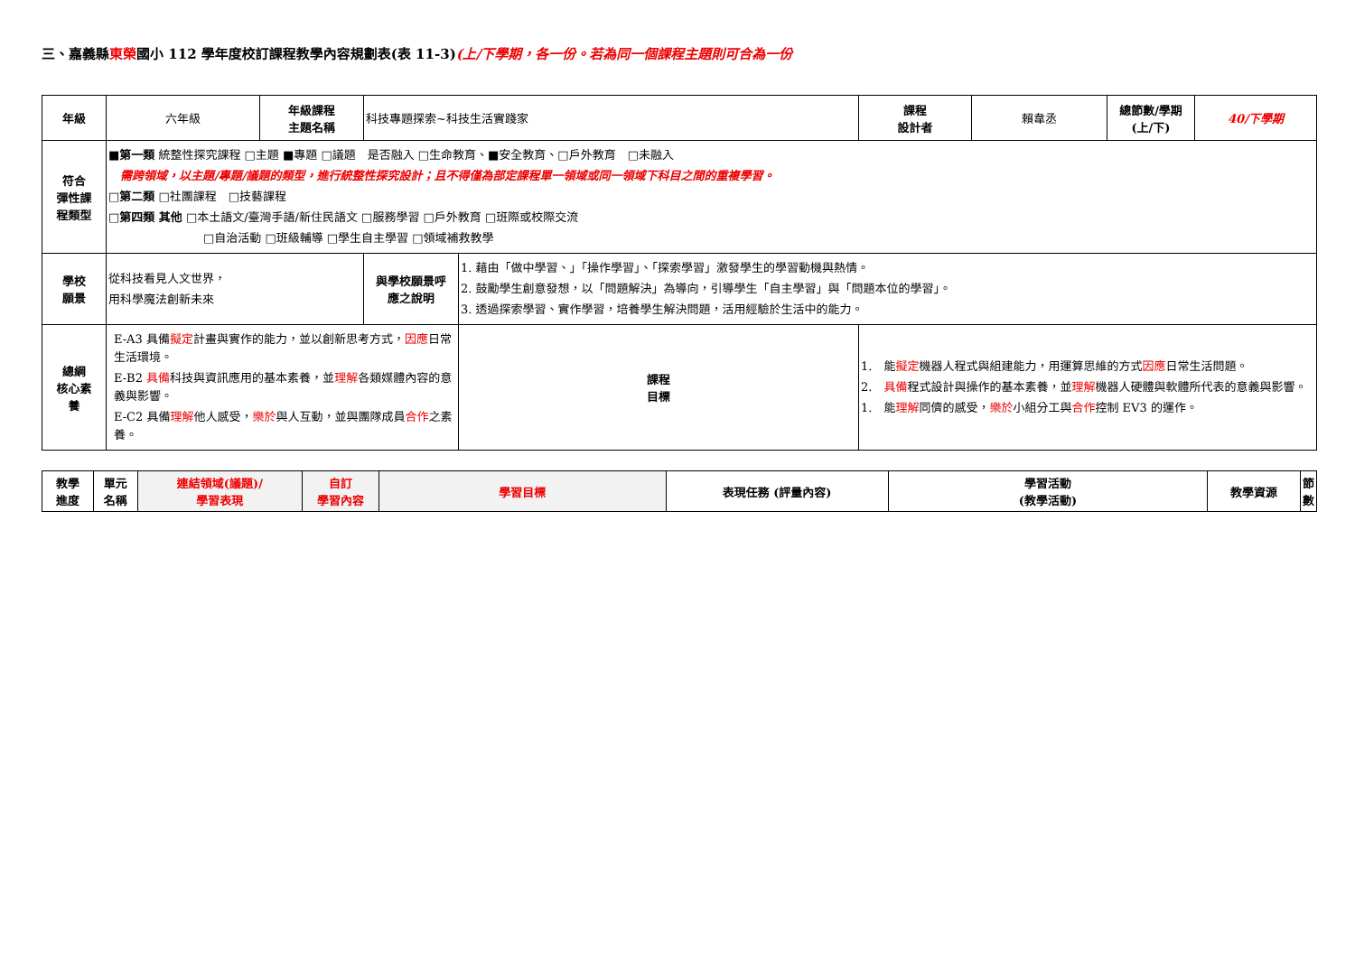三、嘉義縣東榮國小 112 學年度校訂課程教學內容規劃表(表 11-3)(上/下學期，各一份。若為同一個課程主題則可合為一份
| 年級 | 六年級 | 年級課程 主題名稱 | 科技專題探索~科技生活實踐家 | | 課程 設計者 | 賴韋丞 | 總節數/學期 (上/下) | 40/下學期 |
| 符合 彈性課 程類型 | ■第一類 統整性探究課程 □主題 ■專題 □議題 是否融入 □生命教育、■安全教育、□戶外教育 □未融入 需跨領域，以主題/專題/議題的類型，進行統整性探究設計；且不得僅為部定課程單一領域或同一領域下科目之間的重複學習。 □第二類 □社團課程 □技藝課程 □第四類 其他 □本土語文/臺灣手語/新住民語文 □服務學習 □戶外教育 □班際或校際交流 □自治活動 □班級輔導 □學生自主學習 □領域補救教學 | | | | | | | |
| 學校 願景 | 從科技看見人文世界， 用科學魔法創新未來 | | 與學校願景呼 應之說明 | 1. 藉由「做中學習、」「操作學習」、「探索學習」激發學生的學習動機與熱情。 2. 鼓勵學生創意發想，以「問題解決」為導向，引導學生「自主學習」與「問題本位的學習」。 3. 透過探索學習、實作學習，培養學生解決問題，活用經驗於生活中的能力。 | | | | |
| 總綱 核心素 養 | E-A3 具備 擬定 計畫與實作的能力，並以創新思考方式， 因應 日常生活環境。 E-B2 具備 科技與資訊應用的基本素養，並 理解 各類媒體內容的意義與影響。 E-C2 具備 理解 他人感受， 樂於 與人互動，並與團隊成員 合作 之素養。 | | | 課程 目標 | 1. 能 擬定 機器人程式與組建能力，用運算思維的方式 因應 日常生活問題。 2. 具備 程式設計與操作的基本素養，並 理解 機器人硬體與軟體所代表的意義與影響。 1. 能 理解 同儕的感受， 樂於 小組分工與 合作 控制 EV3 的運作。 | | | |
| 教學 進度 | 單元 名稱 | 連結領域(議題)/ 學習表現 | 自訂 學習內容 | 學習目標 | 表現任務 (評量內容) | 學習活動 (教學活動) | 教學資源 | 節數 |
| --- | --- | --- | --- | --- | --- | --- | --- | --- |